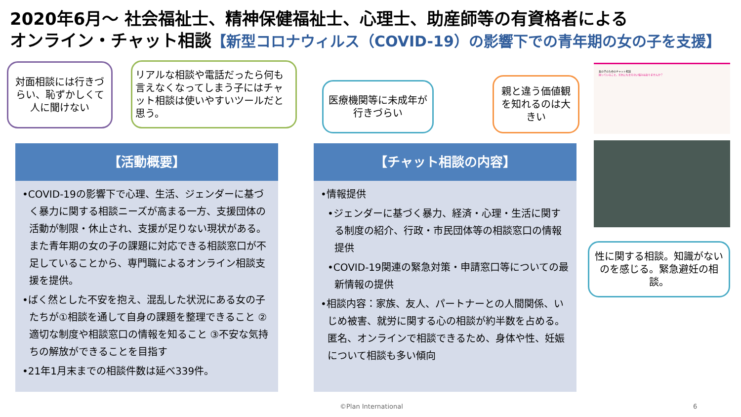2020年6月～ 社会福祉士、精神保健福祉士、心理士、助産師等の有資格者による
オンライン・チャット相談【新型コロナウィルス（COVID-19）の影響下での青年期の女の子を支援】
対面相談には行きづらい、恥ずかしくて人に聞けない
リアルな相談や電話だったら何も言えなくなってしまう子にはチャット相談は使いやすいツールだと思う。
医療機関等に未成年が行きづらい
親と違う価値観を知れるのは大きい
【活動概要】
•COVID-19の影響下で心理、生活、ジェンダーに基づく暴力に関する相談ニーズが高まる一方、支援団体の活動が制限・休止され、支援が足りない現状がある。また青年期の女の子の課題に対応できる相談窓口が不足していることから、専門職によるオンライン相談支援を提供。
•ばく然とした不安を抱え、混乱した状況にある女の子たちが①相談を通して自身の課題を整理できること ②適切な制度や相談窓口の情報を知ること ③不安な気持ちの解放ができることを目指す
•21年1月末までの相談件数は延べ339件。
【チャット相談の内容】
•情報提供
•ジェンダーに基づく暴力、経済・心理・生活に関する制度の紹介、行政・市民団体等の相談窓口の情報提供
•COVID-19関連の緊急対策・申請窓口等についての最新情報の提供
•相談内容：家族、友人、パートナーとの人間関係、いじめ被害、就労に関する心の相談が約半数を占める。匿名、オンラインで相談できるため、身体や性、妊娠について相談も多い傾向
女の子のためのチャット相談
困っていること、だれにも言えない悩みはありませんか？
性に関する相談。知識がないのを感じる。緊急避妊の相談。
©Plan International 6